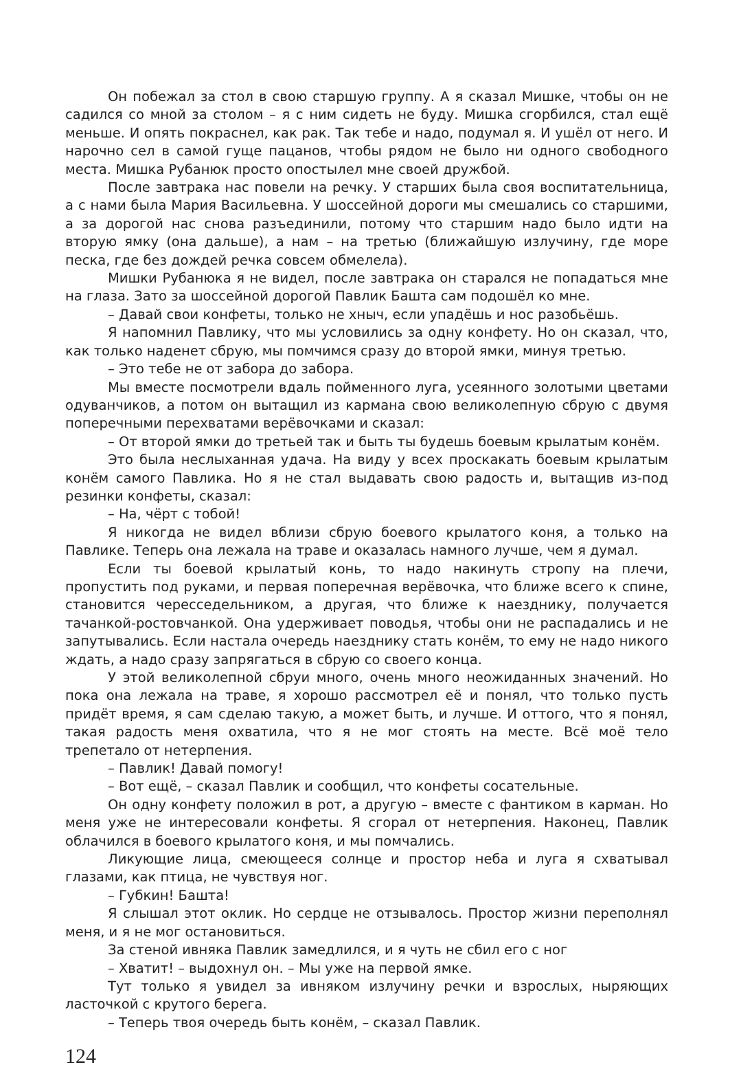Он побежал за стол в свою старшую группу. А я сказал Мишке, чтобы он не садился со мной за столом – я с ним сидеть не буду. Мишка сгорбился, стал ещё меньше. И опять покраснел, как рак. Так тебе и надо, подумал я. И ушёл от него. И нарочно сел в самой гуще пацанов, чтобы рядом не было ни одного свободного места. Мишка Рубанюк просто опостылел мне своей дружбой.
После завтрака нас повели на речку. У старших была своя воспитательница, а с нами была Мария Васильевна. У шоссейной дороги мы смешались со старшими, а за дорогой нас снова разъединили, потому что старшим надо было идти на вторую ямку (она дальше), а нам – на третью (ближайшую излучину, где море песка, где без дождей речка совсем обмелела).
Мишки Рубанюка я не видел, после завтрака он старался не попадаться мне на глаза. Зато за шоссейной дорогой Павлик Башта сам подошёл ко мне.
– Давай свои конфеты, только не хныч, если упадёшь и нос разобьёшь.
Я напомнил Павлику, что мы условились за одну конфету. Но он сказал, что, как только наденет сбрую, мы помчимся сразу до второй ямки, минуя третью.
– Это тебе не от забора до забора.
Мы вместе посмотрели вдаль пойменного луга, усеянного золотыми цветами одуванчиков, а потом он вытащил из кармана свою великолепную сбрую с двумя поперечными перехватами верёвочками и сказал:
– От второй ямки до третьей так и быть ты будешь боевым крылатым конём.
Это была неслыханная удача. На виду у всех проскакать боевым крылатым конём самого Павлика. Но я не стал выдавать свою радость и, вытащив из-под резинки конфеты, сказал:
– На, чёрт с тобой!
Я никогда не видел вблизи сбрую боевого крылатого коня, а только на Павлике. Теперь она лежала на траве и оказалась намного лучше, чем я думал.
Если ты боевой крылатый конь, то надо накинуть стропу на плечи, пропустить под руками, и первая поперечная верёвочка, что ближе всего к спине, становится чересседельником, а другая, что ближе к наезднику, получается тачанкой-ростовчанкой. Она удерживает поводья, чтобы они не распадались и не запутывались. Если настала очередь наезднику стать конём, то ему не надо никого ждать, а надо сразу запрягаться в сбрую со своего конца.
У этой великолепной сбруи много, очень много неожиданных значений. Но пока она лежала на траве, я хорошо рассмотрел её и понял, что только пусть придёт время, я сам сделаю такую, а может быть, и лучше. И оттого, что я понял, такая радость меня охватила, что я не мог стоять на месте. Всё моё тело трепетало от нетерпения.
– Павлик! Давай помогу!
– Вот ещё, – сказал Павлик и сообщил, что конфеты сосательные.
Он одну конфету положил в рот, а другую – вместе с фантиком в карман. Но меня уже не интересовали конфеты. Я сгорал от нетерпения. Наконец, Павлик облачился в боевого крылатого коня, и мы помчались.
Ликующие лица, смеющееся солнце и простор неба и луга я схватывал глазами, как птица, не чувствуя ног.
– Губкин! Башта!
Я слышал этот оклик. Но сердце не отзывалось. Простор жизни переполнял меня, и я не мог остановиться.
За стеной ивняка Павлик замедлился, и я чуть не сбил его с ног
– Хватит! – выдохнул он. – Мы уже на первой ямке.
Тут только я увидел за ивняком излучину речки и взрослых, ныряющих ласточкой с крутого берега.
– Теперь твоя очередь быть конём, – сказал Павлик.
124